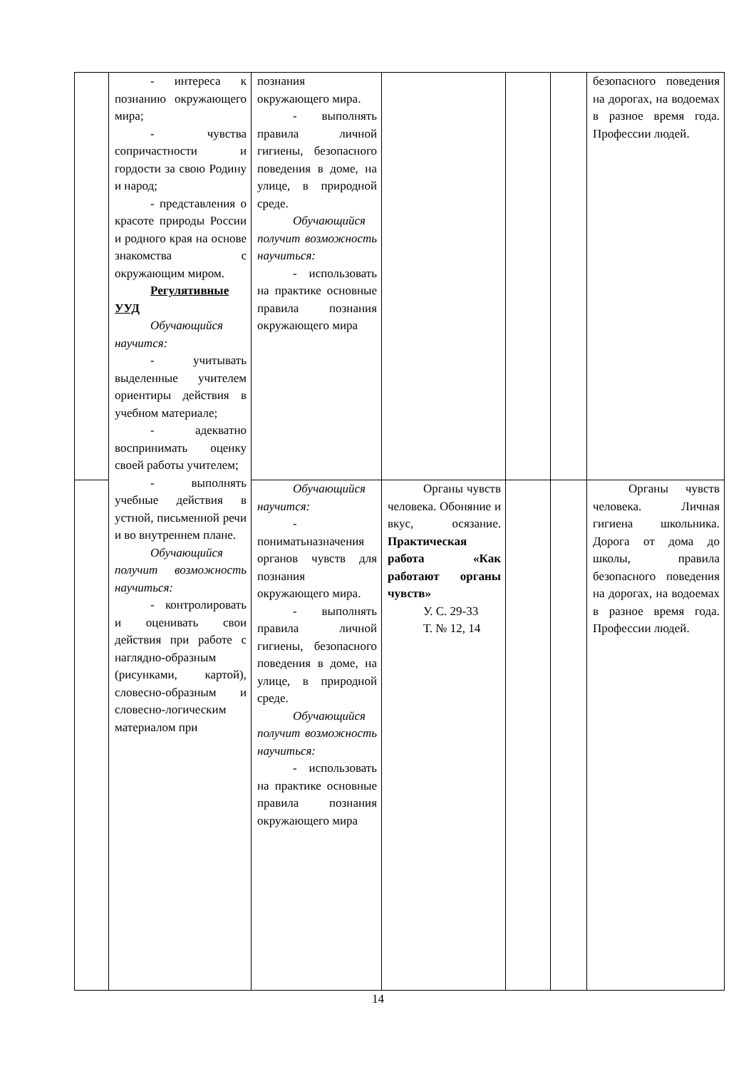| | - интереса к познанию окружающего мира; - чувства сопричастности и гордости за свою Родину и народ; - представления о красоте природы России и родного края на основе знакомства с окружающим миром. Регулятивные УУД Обучающийся научится: - учитывать выделенные учителем ориентиры действия в учебном материале; - адекватно воспринимать оценку своей работы учителем; - выполнять учебные действия в устной, письменной речи и во внутреннем плане. Обучающийся получит возможность научиться: - контролировать и оценивать свои действия при работе с наглядно-образным (рисунками, картой), словесно-образным и словесно-логическим материалом при | познания окружающего мира. - выполнять правила личной гигиены, безопасного поведения в доме, на улице, в природной среде. Обучающийся получит возможность научиться: - использовать на практике основные правила познания окружающего мира | | | | безопасного поведения на дорогах, на водоемах в разное время года. Профессии людей. |
| | | Обучающийся научится: - пониматьназначения органов чувств для познания окружающего мира. - выполнять правила личной гигиены, безопасного поведения в доме, на улице, в природной среде. Обучающийся получит возможность научиться: - использовать на практике основные правила познания окружающего мира | Органы чувств человека. Обоняние и вкус, осязание. Практическая работа «Как работают органы чувств» У. С. 29-33 Т. № 12, 14 | | | Органы чувств человека. Личная гигиена школьника. Дорога от дома до школы, правила безопасного поведения на дорогах, на водоемах в разное время года. Профессии людей. |
14